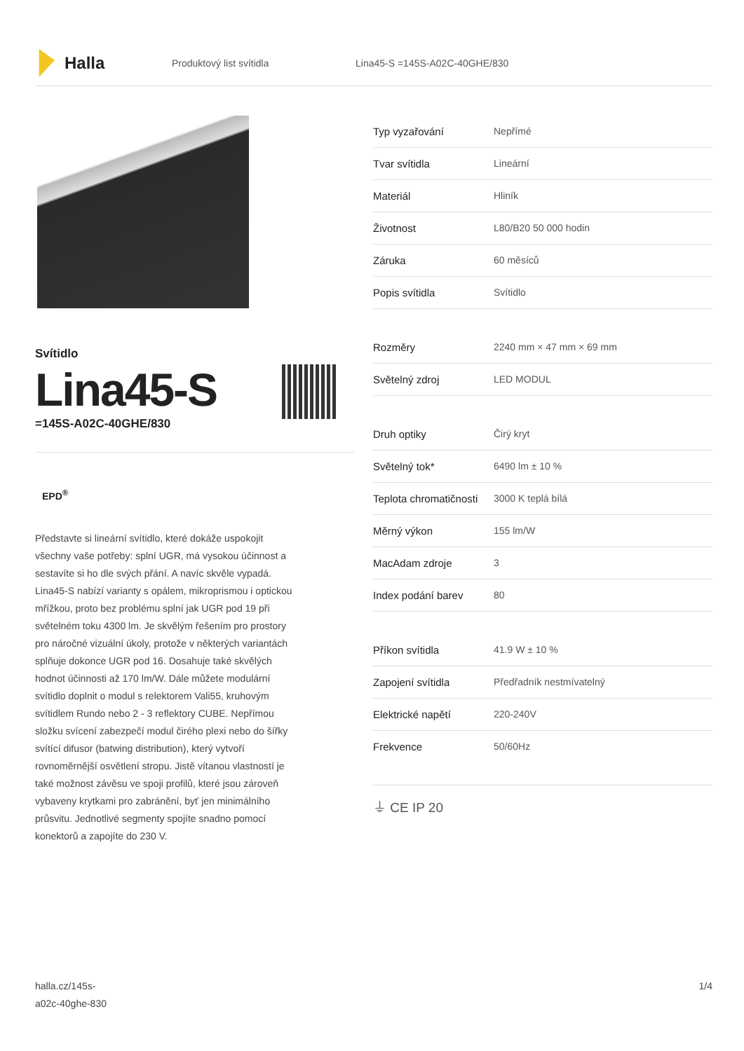Halla
Produktový list svítidla Lina45-S =145S-A02C-40GHE/830
Svítidlo
Lina45-S
=145S-A02C-40GHE/830
EPD<sup>®</sup>
Představte si lineární svítidlo, které dokáže uspokojit všechny vaše potřeby: splní UGR, má vysokou účinnost a sestavíte si ho dle svých přání. A navíc skvěle vypadá. Lina45-S nabízí varianty s opálem, mikroprismou i optickou mřížkou, proto bez problému splní jak UGR pod 19 při světelném toku 4300 lm. Je skvělým řešením pro prostory pro náročné vizuální úkoly, protože v některých variantách splňuje dokonce UGR pod 16. Dosahuje také skvělých hodnot účinnosti až 170 lm/W. Dále můžete modulární svítidlo doplnit o modul s relektorem Vali55, kruhovým svítidlem Rundo nebo 2 - 3 reflektory CUBE. Nepřímou složku svícení zabezpečí modul čirého plexi nebo do šířky svítící difusor (batwing distribution), který vytvoří rovnoměrnější osvětlení stropu. Jistě vítanou vlastností je také možnost závěsu ve spoji profilů, které jsou zároveň vybaveny krytkami pro zabránění, byť jen minimálního průsvitu. Jednotlivé segmenty spojíte snadno pomocí konektorů a zapojíte do 230 V.
| Typ vyzařování | Nepřímé |
| Tvar svítidla | Lineární |
| Materiál | Hliník |
| Životnost | L80/B20 50 000 hodin |
| Záruka | 60 měsíců |
| Popis svítidla | Svítidlo |
| Rozměry | 2240 mm × 47 mm × 69 mm |
| Světelný zdroj | LED MODUL |
| Druh optiky | Čirý kryt |
| Světelný tok* | 6490 lm ± 10 % |
| Teplota chromatičnosti | 3000 K teplá bílá |
| Měrný výkon | 155 lm/W |
| MacAdam zdroje | 3 |
| Index podání barev | 80 |
| Příkon svítidla | 41.9 W ± 10 % |
| Zapojení svítidla | Předřadník nestmívatelný |
| Elektrické napětí | 220-240V |
| Frekvence | 50/60Hz |
⏚ CE IP 20
halla.cz/145s-
a02c-40ghe-830
1/4